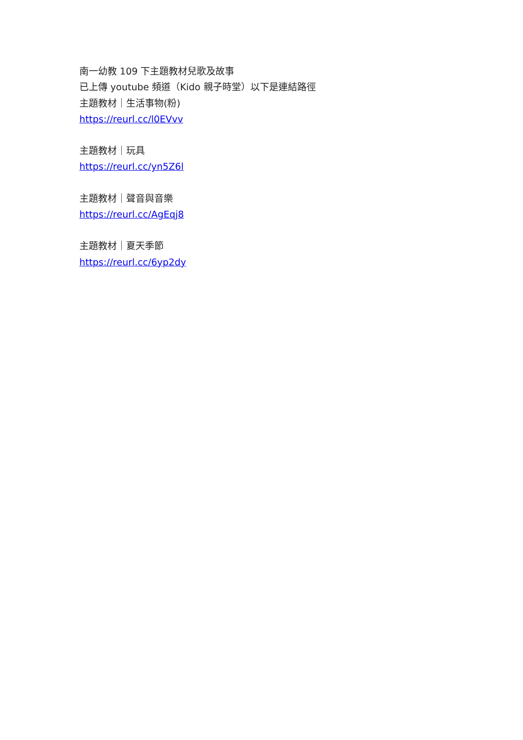南一幼教 109 下主題教材兒歌及故事
已上傳 youtube 頻道（Kido 親子時堂）以下是連結路徑
主題教材｜生活事物(粉)
https://reurl.cc/l0EVvv
主題教材｜玩具
https://reurl.cc/yn5Z6l
主題教材｜聲音與音樂
https://reurl.cc/AgEqj8
主題教材｜夏天季節
https://reurl.cc/6yp2dy